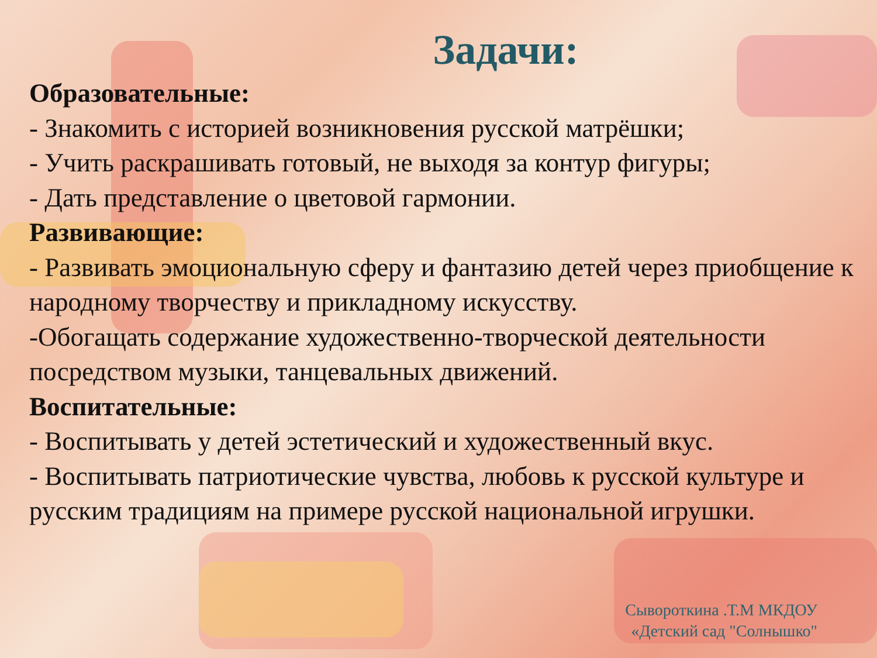Задачи:
Образовательные:
- Знакомить с историей возникновения русской матрёшки;
- Учить раскрашивать готовый, не выходя за контур фигуры;
- Дать представление о цветовой гармонии.
Развивающие:
- Развивать эмоциональную сферу и фантазию детей через приобщение к народному творчеству и прикладному искусству.
-Обогащать содержание художественно-творческой деятельности посредством музыки, танцевальных движений.
Воспитательные:
- Воспитывать у детей эстетический и художественный вкус.
- Воспитывать патриотические чувства, любовь к русской культуре и русским традициям на примере русской национальной игрушки.
Сывороткина .Т.М МКДОУ
«Детский сад "Солнышко"